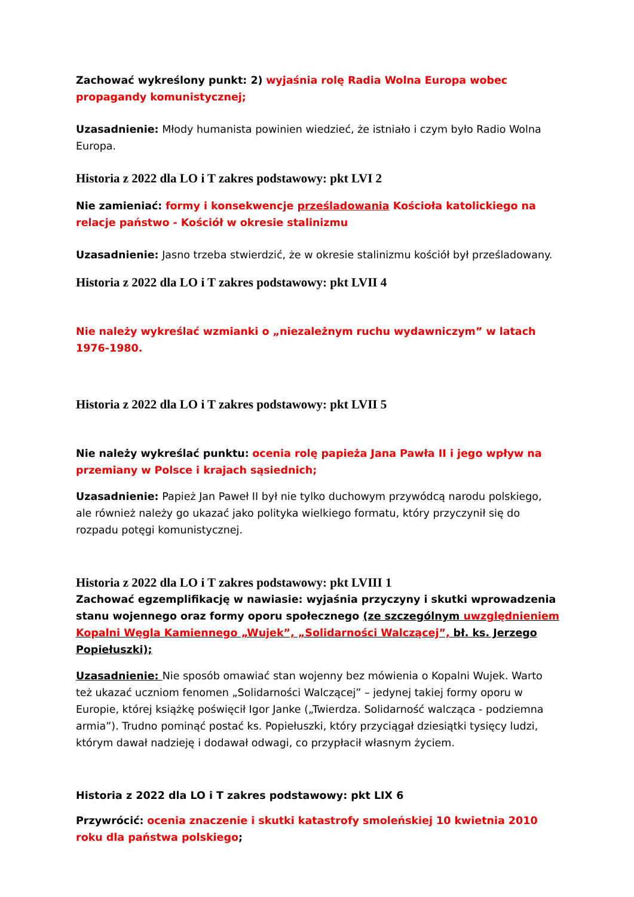Zachować wykreślony punkt: 2) wyjaśnia rolę Radia Wolna Europa wobec propagandy komunistycznej;
Uzasadnienie: Młody humanista powinien wiedzieć, że istniało i czym było Radio Wolna Europa.
Historia z 2022 dla LO i T zakres podstawowy: pkt LVI 2
Nie zamieniać: formy i konsekwencje prześladowania Kościoła katolickiego na relacje państwo - Kościół w okresie stalinizmu
Uzasadnienie: Jasno trzeba stwierdzić, że w okresie stalinizmu kościół był prześladowany.
Historia z 2022 dla LO i T zakres podstawowy: pkt LVII 4
Nie należy wykreślać wzmianki o „niezależnym ruchu wydawniczym” w latach 1976-1980.
Historia z 2022 dla LO i T zakres podstawowy: pkt LVII 5
Nie należy wykreślać punktu: ocenia rolę papieża Jana Pawła II i jego wpływ na przemiany w Polsce i krajach sąsiednich;
Uzasadnienie: Papież Jan Paweł II był nie tylko duchowym przywódcą narodu polskiego, ale również należy go ukazać jako polityka wielkiego formatu, który przyczynił się do rozpadu potęgi komunistycznej.
Historia z 2022 dla LO i T zakres podstawowy: pkt LVIII 1
Zachować egzemplifikację w nawiasie: wyjaśnia przyczyny i skutki wprowadzenia stanu wojennego oraz formy oporu społecznego (ze szczególnym uwzględnieniem Kopalni Węgla Kamiennego „Wujek”, „Solidarności Walczącej”, bł. ks. Jerzego Popiełuszki);
Uzasadnienie: Nie sposób omawiać stan wojenny bez mówienia o Kopalni Wujek. Warto też ukazać uczniom fenomen „Solidarności Walczącej” – jedynej takiej formy oporu w Europie, której książkę poświęcił Igor Janke („Twierdza. Solidarność walcząca - podziemna armia”). Trudno pominąć postać ks. Popiełuszki, który przyciągał dziesiątki tysięcy ludzi, którym dawał nadzieję i dodawał odwagi, co przypłacił własnym życiem.
Historia z 2022 dla LO i T zakres podstawowy: pkt LIX 6
Przywrócić: ocenia znaczenie i skutki katastrofy smoleńskiej 10 kwietnia 2010 roku dla państwa polskiego;